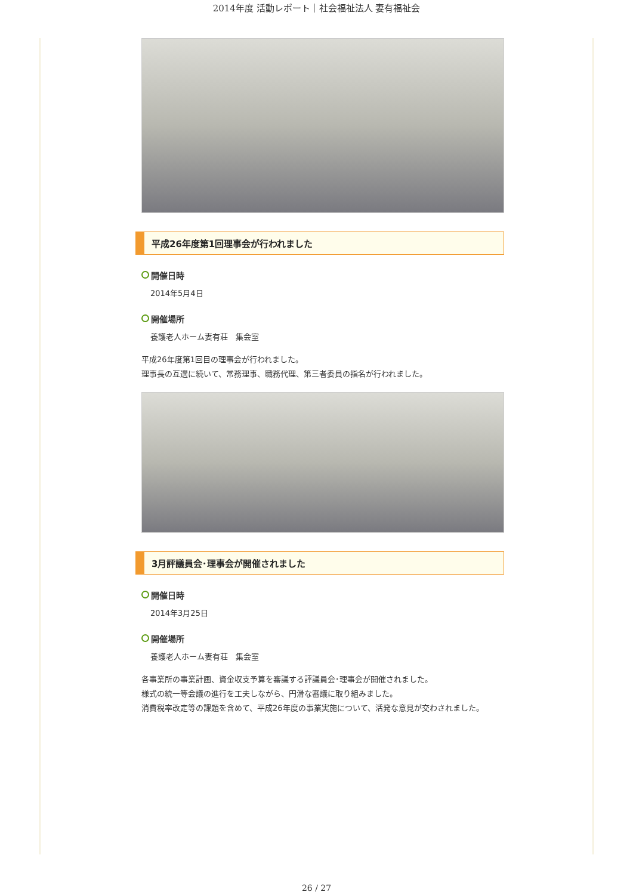2014年度 活動レポート｜社会福祉法人 妻有福祉会
平成26年度第1回理事会が行われました
開催日時
2014年5月4日
開催場所
養護老人ホーム妻有荘　集会室
平成26年度第1回目の理事会が行われました。
理事長の互選に続いて、常務理事、職務代理、第三者委員の指名が行われました。
3月評議員会･理事会が開催されました
開催日時
2014年3月25日
開催場所
養護老人ホーム妻有荘　集会室
各事業所の事業計画、資金収支予算を審議する評議員会･理事会が開催されました。
様式の統一等会議の進行を工夫しながら、円滑な審議に取り組みました。
消費税率改定等の課題を含めて、平成26年度の事業実施について、活発な意見が交わされました。
26 / 27